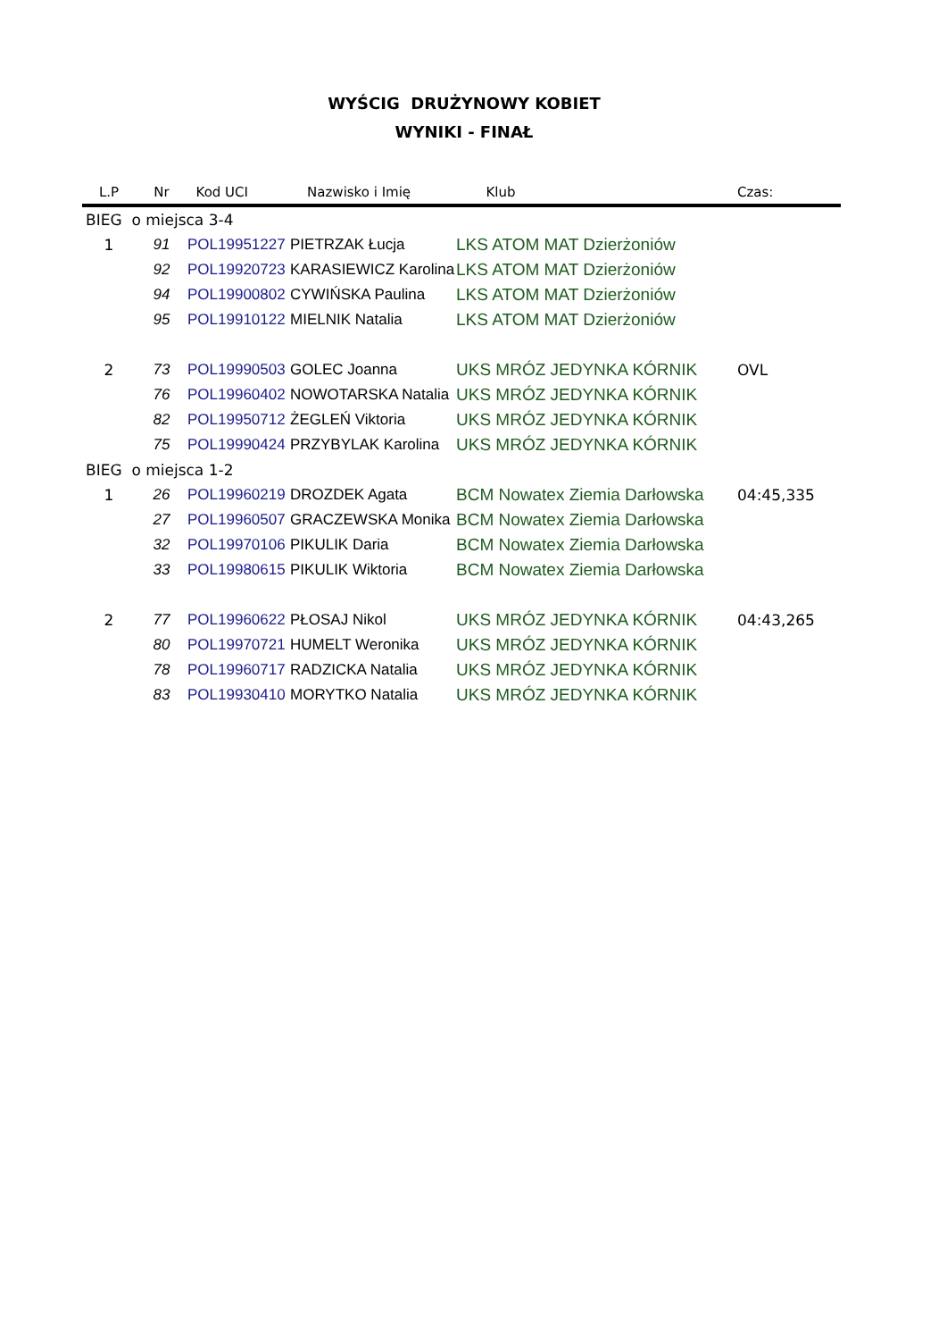WYŚCIG DRUŻYNOWY KOBIET
WYNIKI - FINAŁ
| L.P | Nr | Kod UCI | Nazwisko i Imię | Klub | Czas: |
| --- | --- | --- | --- | --- | --- |
| BIEG o miejsca 3-4 | | | | | |
| 1 | 91 | POL19951227 | PIETRZAK Łucja | LKS ATOM MAT Dzierżoniów | |
| | 92 | POL19920723 | KARASIEWICZ Karolina | LKS ATOM MAT Dzierżoniów | |
| | 94 | POL19900802 | CYWIŃSKA Paulina | LKS ATOM MAT Dzierżoniów | |
| | 95 | POL19910122 | MIELNIK Natalia | LKS ATOM MAT Dzierżoniów | |
| 2 | 73 | POL19990503 | GOLEC Joanna | UKS MRÓZ JEDYNKA KÓRNIK | OVL |
| | 76 | POL19960402 | NOWOTARSKA Natalia | UKS MRÓZ JEDYNKA KÓRNIK | |
| | 82 | POL19950712 | ŻEGLEŃ Viktoria | UKS MRÓZ JEDYNKA KÓRNIK | |
| | 75 | POL19990424 | PRZYBYLAK Karolina | UKS MRÓZ JEDYNKA KÓRNIK | |
| BIEG o miejsca 1-2 | | | | | |
| 1 | 26 | POL19960219 | DROZDEK Agata | BCM Nowatex Ziemia Darłowska | 04:45,335 |
| | 27 | POL19960507 | GRACZEWSKA Monika | BCM Nowatex Ziemia Darłowska | |
| | 32 | POL19970106 | PIKULIK Daria | BCM Nowatex Ziemia Darłowska | |
| | 33 | POL19980615 | PIKULIK Wiktoria | BCM Nowatex Ziemia Darłowska | |
| 2 | 77 | POL19960622 | PŁOSAJ Nikol | UKS MRÓZ JEDYNKA KÓRNIK | 04:43,265 |
| | 80 | POL19970721 | HUMELT Weronika | UKS MRÓZ JEDYNKA KÓRNIK | |
| | 78 | POL19960717 | RADZICKA Natalia | UKS MRÓZ JEDYNKA KÓRNIK | |
| | 83 | POL19930410 | MORYTKO Natalia | UKS MRÓZ JEDYNKA KÓRNIK | |